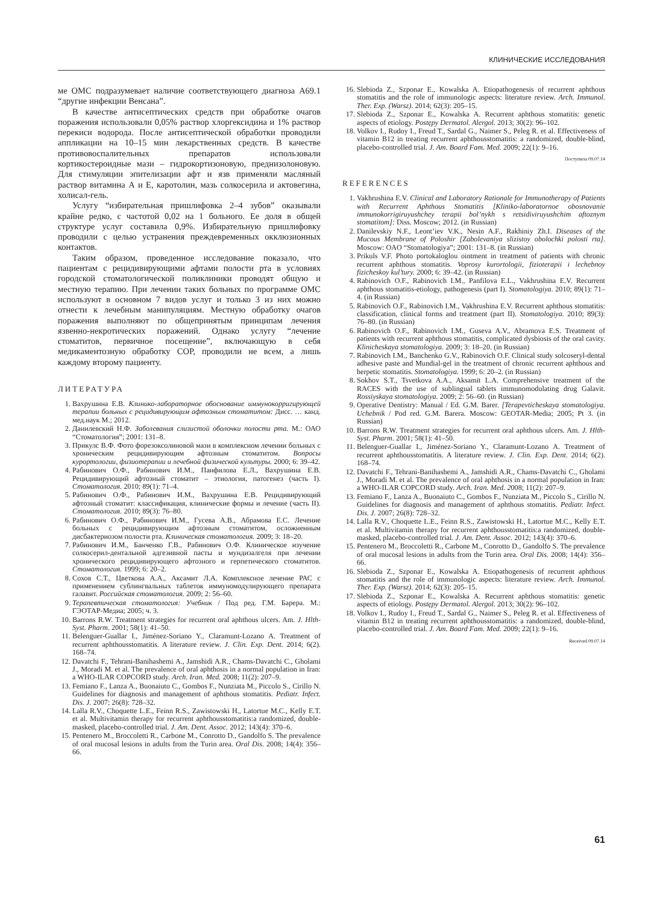КЛИНИЧЕСКИЕ ИССЛЕДОВАНИЯ
ме ОМС подразумевает наличие соответствующего диагноза А69.1 “другие инфекции Венсана”.
В качестве антисептических средств при обработке очагов поражения использовали 0,05% раствор хлоргексидина и 1% раствор перекиси водорода. После антисептической обработки проводили аппликации на 10–15 мин лекарственных средств. В качестве противовоспалительных препаратов использовали кортикостероидные мази – гидрокортизоновую, преднизолоновую. Для стимуляции эпителизации афт и язв применяли масляный раствор витамина А и Е, каротолин, мазь солкосерила и актовегина, холисал-гель.
Услугу “избирательная пришлифовка 2–4 зубов” оказывали крайне редко, с частотой 0,02 на 1 больного. Ее доля в общей структуре услуг составила 0,9%. Избирательную пришлифовку проводили с целью устранения преждевременных окклюзионных контактов.
Таким образом, проведенное исследование показало, что пациентам с рецидивирующими афтами полости рта в условиях городской стоматологической поликлиники проводят общую и местную терапию. При лечении таких больных по программе ОМС используют в основном 7 видов услуг и только 3 из них можно отнести к лечебным манипуляциям. Местную обработку очагов поражения выполняют по общепринятым принципам лечения язвенно-некротических поражений. Однако услугу “лечение стоматитов, первичное посещение”, включающую в себя медикаментозную обработку СОР, проводили не всем, а лишь каждому второму пациенту.
ЛИТЕРАТУРА
1. Вахрушина Е.В. Клинико-лабораторное обоснование иммунокорригирующей терапии больных с рецидивирующим афтозным стоматитом: Дисс. … канд. мед.наук М.; 2012.
2. Данилевский Н.Ф. Заболевания слизистой оболочки полости рта. М.: ОАО “Стоматология”; 2001: 131–8.
3. Прикулс В.Ф. Фото форезоксолиновой мази в комплексном лечении больных с хроническим рецидивирующим афтозным стоматитом. Вопросы курортологии, физиотерапии и лечебной физической культуры. 2000; 6: 39–42.
4. Рабинович О.Ф., Рабинович И.М., Панфилова Е.Л., Вахрушина Е.В. Рецидивирующий афтозный стоматит – этиология, патогенез (часть I). Стоматология. 2010; 89(1): 71–4.
5. Рабинович О.Ф., Рабинович И.М., Вахрушина Е.В. Рецидивирующий афтозный стоматит: классификация, клинические формы и лечение (часть II). Стоматология. 2010; 89(3): 76–80.
6. Рабинович О.Ф., Рабинович И.М., Гусева А.В., Абрамова Е.С. Лечение больных с рецидивирующим афтозным стоматитом, осложненным дисбактериозом полости рта. Клиническая стоматология. 2009; 3: 18–20.
7. Рабинович И.М., Банченко Г.В., Рабинович О.Ф. Клиническое изучение солкосерил-дентальной адгезивной пасты и мундизалгеля при лечении хронического рецидивирующего афтозного и герпетического стоматитов. Стоматология. 1999; 6: 20–2.
8. Сохов С.Т., Цветкова А.А., Аксамит Л.А. Комплексное лечение РАС с применением сублингвальных таблеток иммуномодулирующего препарата галавит. Российская стоматология. 2009; 2: 56–60.
9. Терапевтическая стоматология: Учебник / Под ред. Г.М. Барера. М.: ГЭОТАР-Медиа; 2005; ч. 3.
10. Barrons R.W. Treatment strategies for recurrent oral aphthous ulcers. Am. J. Hlth-Syst. Pharm. 2001; 58(1): 41–50.
11. Belenguer-Guallar I., Jiménez-Soriano Y., Claramunt-Lozano A. Treatment of recurrent aphthousstomatitis. A literature review. J. Clin. Exp. Dent. 2014; 6(2). 168–74.
12. Davatchi F., Tehrani-Banihashemi A., Jamshidi A.R., Chams-Davatchi C., Gholami J., Moradi M. et al. The prevalence of oral aphthosis in a normal population in Iran: a WHO-ILAR COPCORD study. Arch. Iran. Med. 2008; 11(2): 207–9.
13. Femiano F., Lanza A., Buonaiuto C., Gombos F., Nunziata M., Piccolo S., Cirillo N. Guidelines for diagnosis and management of aphthous stomatitis. Pediatr. Infect. Dis. J. 2007; 26(8): 728–32.
14. Lalla R.V., Choquette L.E., Feinn R.S., Zawistowski H., Latortue M.C., Kelly E.T. et al. Multivitamin therapy for recurrent aphthousstomatitis:a randomized, double-masked, placebo-controlled trial. J. Am. Dent. Assoc. 2012; 143(4): 370–6.
15. Pentenero M., Broccoletti R., Carbone M., Conrotto D., Gandolfo S. The prevalence of oral mucosal lesions in adults from the Turin area. Oral Dis. 2008; 14(4): 356–66.
16. Slebioda Z., Szponar E., Kowalska A. Etiopathogenesis of recurrent aphthous stomatitis and the role of immunologic aspects: literature review. Arch. Immunol. Ther. Exp. (Warsz). 2014; 62(3): 205–15.
17. Slebioda Z., Szponar E., Kowalska A. Recurrent aphthous stomatitis: genetic aspects of etiology. Postępy Dermatol. Alergol. 2013; 30(2): 96–102.
18. Volkov I., Rudoy I., Freud T., Sardal G., Naimer S., Peleg R. et al. Effectiveness of vitamin B12 in treating recurrent aphthousstomatitis: a randomized, double-blind, placebo-controlled trial. J. Am. Board Fam. Med. 2009; 22(1): 9–16.
Поступила 09.07.14
REFERENCES
1. Vakhrushina E.V. Clinical and Laboratory Rationale for Immunotherapy of Patients with Recurrent Aphthous Stomatitis [Kliniko-laboratornoe obosnovanie immunokorrigiruyushchey terapii bol’nykh s retsidiviruyushchim aftoznym stomatitom]: Diss. Moscow; 2012. (in Russian)
2. Danilevskiy N.F., Leont’iev V.K., Nesin A.F., Rakhiniy Zh.I. Diseases of the Mucous Membrane of Poloshir [Zabolevaniya slizistoy obolochki polosti rta]. Moscow: OAO “Stomatologiya”; 2001: 131–8. (in Russian)
3. Prikuls V.F. Photo portokaloglou ointment in treatment of patients with chronic recurrent aphthous stomatitis. Voprosy kurortologii, fizioterapii i lechebnoy fizicheskoy kul’tury. 2000; 6: 39–42. (in Russian)
4. Rabinovich O.F., Rabinovich I.M., Panfilova E.L., Vakhrushina E.V. Recurrent aphthous stomatitis-etiology, pathogenesis (part I). Stomatologiya. 2010; 89(1): 71–4. (in Russian)
5. Rabinovich O.F., Rabinovich I.M., Vakhrushina E.V. Recurrent aphthous stomatitis: classification, clinical forms and treatment (part II). Stomatologiya. 2010; 89(3): 76–80. (in Russian)
6. Rabinovich O.F., Rabinovich I.M., Guseva A.V., Abramova E.S. Treatment of patients with recurrent aphthous stomatitis, complicated dysbiosis of the oral cavity. Klinicheskaya stomatologiya. 2009; 3: 18–20. (in Russian)
7. Rabinovich I.M., Banchenko G.V., Rabinovich O.F. Clinical study solcoseryl-dental adhesive paste and Mundial-gel in the treatment of chronic recurrent aphthous and herpetic stomatitis. Stomatologiya. 1999; 6: 20–2. (in Russian)
8. Sokhov S.T., Tsvetkova A.A., Aksamit L.A. Comprehensive treatment of the RACES with the use of sublingual tablets immunomodulating drug Galavit. Rossiyskaya stomatologiya. 2009; 2: 56–60. (in Russian)
9. Operative Dentistry: Manual / Ed. G.M. Barer. [Terapevticheskaya stomatologiya. Uchebnik / Pod red. G.M. Barera. Moscow: GEOTAR-Media; 2005; Pt 3. (in Russian)
10. Barrons R.W. Treatment strategies for recurrent oral aphthous ulcers. Am. J. Hlth-Syst. Pharm. 2001; 58(1): 41–50.
11. Belenguer-Guallar I., Jiménez-Soriano Y., Claramunt-Lozano A. Treatment of recurrent aphthousstomatitis. A literature review. J. Clin. Exp. Dent. 2014; 6(2). 168–74.
12. Davatchi F., Tehrani-Banihashemi A., Jamshidi A.R., Chams-Davatchi C., Gholami J., Moradi M. et al. The prevalence of oral aphthosis in a normal population in Iran: a WHO-ILAR COPCORD study. Arch. Iran. Med. 2008; 11(2): 207–9.
13. Femiano F., Lanza A., Buonaiuto C., Gombos F., Nunziata M., Piccolo S., Cirillo N. Guidelines for diagnosis and management of aphthous stomatitis. Pediatr. Infect. Dis. J. 2007; 26(8): 728–32.
14. Lalla R.V., Choquette L.E., Feinn R.S., Zawistowski H., Latortue M.C., Kelly E.T. et al. Multivitamin therapy for recurrent aphthousstomatitis:a randomized, double-masked, placebo-controlled trial. J. Am. Dent. Assoc. 2012; 143(4): 370–6.
15. Pentenero M., Broccoletti R., Carbone M., Conrotto D., Gandolfo S. The prevalence of oral mucosal lesions in adults from the Turin area. Oral Dis. 2008; 14(4): 356–66.
16. Slebioda Z., Szponar E., Kowalska A. Etiopathogenesis of recurrent aphthous stomatitis and the role of immunologic aspects: literature review. Arch. Immunol. Ther. Exp. (Warsz). 2014; 62(3): 205–15.
17. Slebioda Z., Szponar E., Kowalska A. Recurrent aphthous stomatitis: genetic aspects of etiology. Postępy Dermatol. Alergol. 2013; 30(2): 96–102.
18. Volkov I., Rudoy I., Freud T., Sardal G., Naimer S., Peleg R. et al. Effectiveness of vitamin B12 in treating recurrent aphthousstomatitis: a randomized, double-blind, placebo-controlled trial. J. Am. Board Fam. Med. 2009; 22(1): 9–16.
Received 09.07.14
61